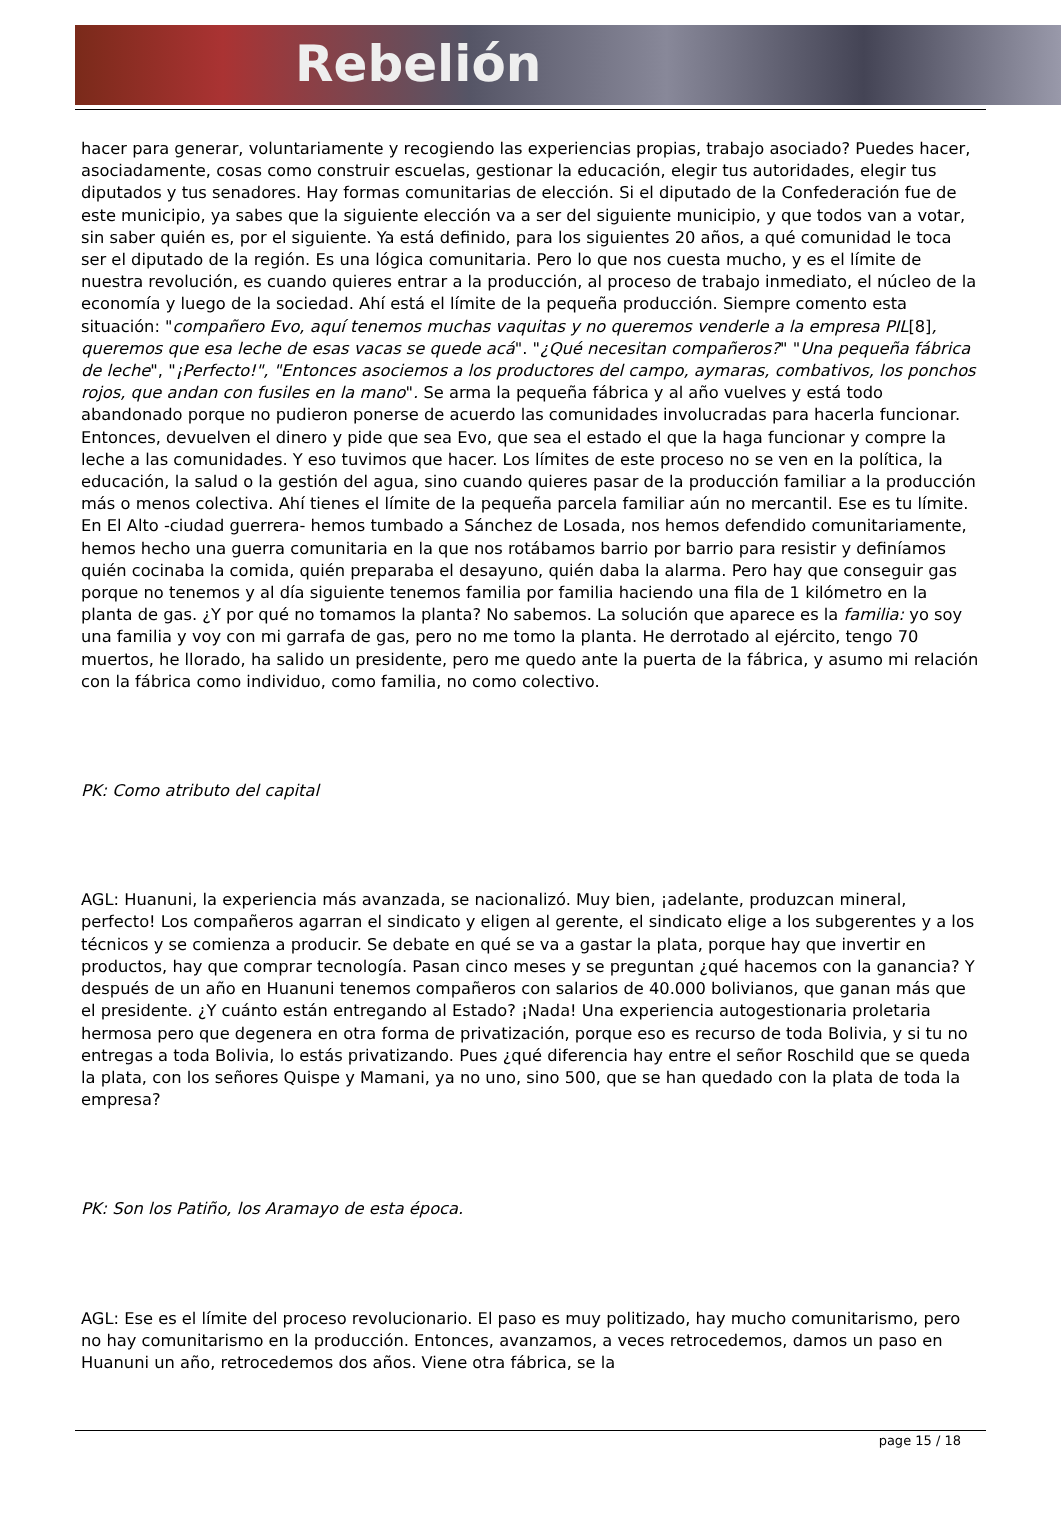Rebelión
hacer para generar, voluntariamente y recogiendo las experiencias propias, trabajo asociado? Puedes hacer, asociadamente, cosas como construir escuelas, gestionar la educación, elegir tus autoridades, elegir tus diputados y tus senadores. Hay formas comunitarias de elección. Si el diputado de la Confederación fue de este municipio, ya sabes que la siguiente elección va a ser del siguiente municipio, y que todos van a votar, sin saber quién es, por el siguiente. Ya está definido, para los siguientes 20 años, a qué comunidad le toca ser el diputado de la región. Es una lógica comunitaria. Pero lo que nos cuesta mucho, y es el límite de nuestra revolución, es cuando quieres entrar a la producción, al proceso de trabajo inmediato, el núcleo de la economía y luego de la sociedad. Ahí está el límite de la pequeña producción. Siempre comento esta situación: "compañero Evo, aquí tenemos muchas vaquitas y no queremos venderle a la empresa PIL[8], queremos que esa leche de esas vacas se quede acá". "¿Qué necesitan compañeros?" "Una pequeña fábrica de leche", "¡Perfecto!", "Entonces asociemos a los productores del campo, aymaras, combativos, los ponchos rojos, que andan con fusiles en la mano". Se arma la pequeña fábrica y al año vuelves y está todo abandonado porque no pudieron ponerse de acuerdo las comunidades involucradas para hacerla funcionar. Entonces, devuelven el dinero y pide que sea Evo, que sea el estado el que la haga funcionar y compre la leche a las comunidades. Y eso tuvimos que hacer. Los límites de este proceso no se ven en la política, la educación, la salud o la gestión del agua, sino cuando quieres pasar de la producción familiar a la producción más o menos colectiva. Ahí tienes el límite de la pequeña parcela familiar aún no mercantil. Ese es tu límite. En El Alto -ciudad guerrera- hemos tumbado a Sánchez de Losada, nos hemos defendido comunitariamente, hemos hecho una guerra comunitaria en la que nos rotábamos barrio por barrio para resistir y definíamos quién cocinaba la comida, quién preparaba el desayuno, quién daba la alarma. Pero hay que conseguir gas porque no tenemos y al día siguiente tenemos familia por familia haciendo una fila de 1 kilómetro en la planta de gas. ¿Y por qué no tomamos la planta? No sabemos. La solución que aparece es la familia: yo soy una familia y voy con mi garrafa de gas, pero no me tomo la planta. He derrotado al ejército, tengo 70 muertos, he llorado, ha salido un presidente, pero me quedo ante la puerta de la fábrica, y asumo mi relación con la fábrica como individuo, como familia, no como colectivo.
PK: Como atributo del capital
AGL: Huanuni, la experiencia más avanzada, se nacionalizó. Muy bien, ¡adelante, produzcan mineral, perfecto! Los compañeros agarran el sindicato y eligen al gerente, el sindicato elige a los subgerentes y a los técnicos y se comienza a producir. Se debate en qué se va a gastar la plata, porque hay que invertir en productos, hay que comprar tecnología. Pasan cinco meses y se preguntan ¿qué hacemos con la ganancia? Y después de un año en Huanuni tenemos compañeros con salarios de 40.000 bolivianos, que ganan más que el presidente. ¿Y cuánto están entregando al Estado? ¡Nada! Una experiencia autogestionaria proletaria hermosa pero que degenera en otra forma de privatización, porque eso es recurso de toda Bolivia, y si tu no entregas a toda Bolivia, lo estás privatizando. Pues ¿qué diferencia hay entre el señor Roschild que se queda la plata, con los señores Quispe y Mamani, ya no uno, sino 500, que se han quedado con la plata de toda la empresa?
PK: Son los Patiño, los Aramayo de esta época.
AGL: Ese es el límite del proceso revolucionario. El paso es muy politizado, hay mucho comunitarismo, pero no hay comunitarismo en la producción. Entonces, avanzamos, a veces retrocedemos, damos un paso en Huanuni un año, retrocedemos dos años. Viene otra fábrica, se la
page 15 / 18